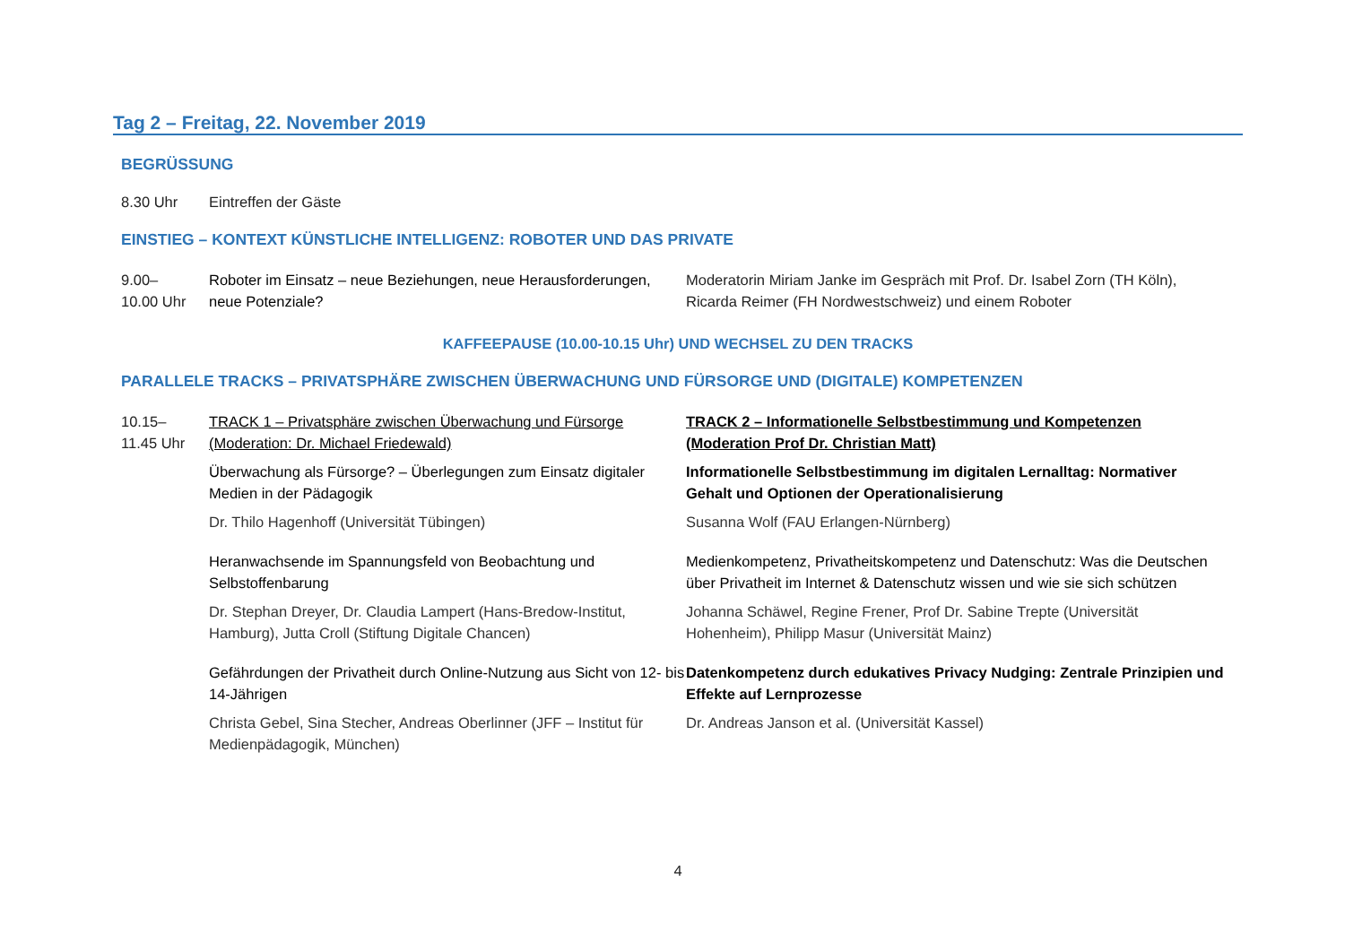Tag 2 – Freitag, 22. November 2019
BEGRÜSSUNG
8.30 Uhr Eintreffen der Gäste
EINSTIEG – KONTEXT KÜNSTLICHE INTELLIGENZ: ROBOTER UND DAS PRIVATE
9.00–
10.00 Uhr
Roboter im Einsatz – neue Beziehungen, neue Herausforderungen, neue Potenziale?
Moderatorin Miriam Janke im Gespräch mit Prof. Dr. Isabel Zorn (TH Köln), Ricarda Reimer (FH Nordwestschweiz) und einem Roboter
KAFFEEPAUSE (10.00-10.15 Uhr) UND WECHSEL ZU DEN TRACKS
PARALLELE TRACKS – PRIVATSPHÄRE ZWISCHEN ÜBERWACHUNG UND FÜRSORGE UND (DIGITALE) KOMPETENZEN
10.15–
11.45 Uhr
TRACK 1 – Privatsphäre zwischen Überwachung und Fürsorge (Moderation: Dr. Michael Friedewald)
Überwachung als Fürsorge? – Überlegungen zum Einsatz digitaler Medien in der Pädagogik
Dr. Thilo Hagenhoff (Universität Tübingen)
Heranwachsende im Spannungsfeld von Beobachtung und Selbstoffenbarung
Dr. Stephan Dreyer, Dr. Claudia Lampert (Hans-Bredow-Institut, Hamburg), Jutta Croll (Stiftung Digitale Chancen)
Gefährdungen der Privatheit durch Online-Nutzung aus Sicht von 12- bis 14-Jährigen
Christa Gebel, Sina Stecher, Andreas Oberlinner (JFF – Institut für Medienpädagogik, München)
TRACK 2 – Informationelle Selbstbestimmung und Kompetenzen (Moderation Prof Dr. Christian Matt)
Informationelle Selbstbestimmung im digitalen Lernalltag: Normativer Gehalt und Optionen der Operationalisierung
Susanna Wolf (FAU Erlangen-Nürnberg)
Medienkompetenz, Privatheitskompetenz und Datenschutz: Was die Deutschen über Privatheit im Internet & Datenschutz wissen und wie sie sich schützen
Johanna Schäwel, Regine Frener, Prof Dr. Sabine Trepte (Universität Hohenheim), Philipp Masur (Universität Mainz)
Datenkompetenz durch edukatives Privacy Nudging: Zentrale Prinzipien und Effekte auf Lernprozesse
Dr. Andreas Janson et al. (Universität Kassel)
4